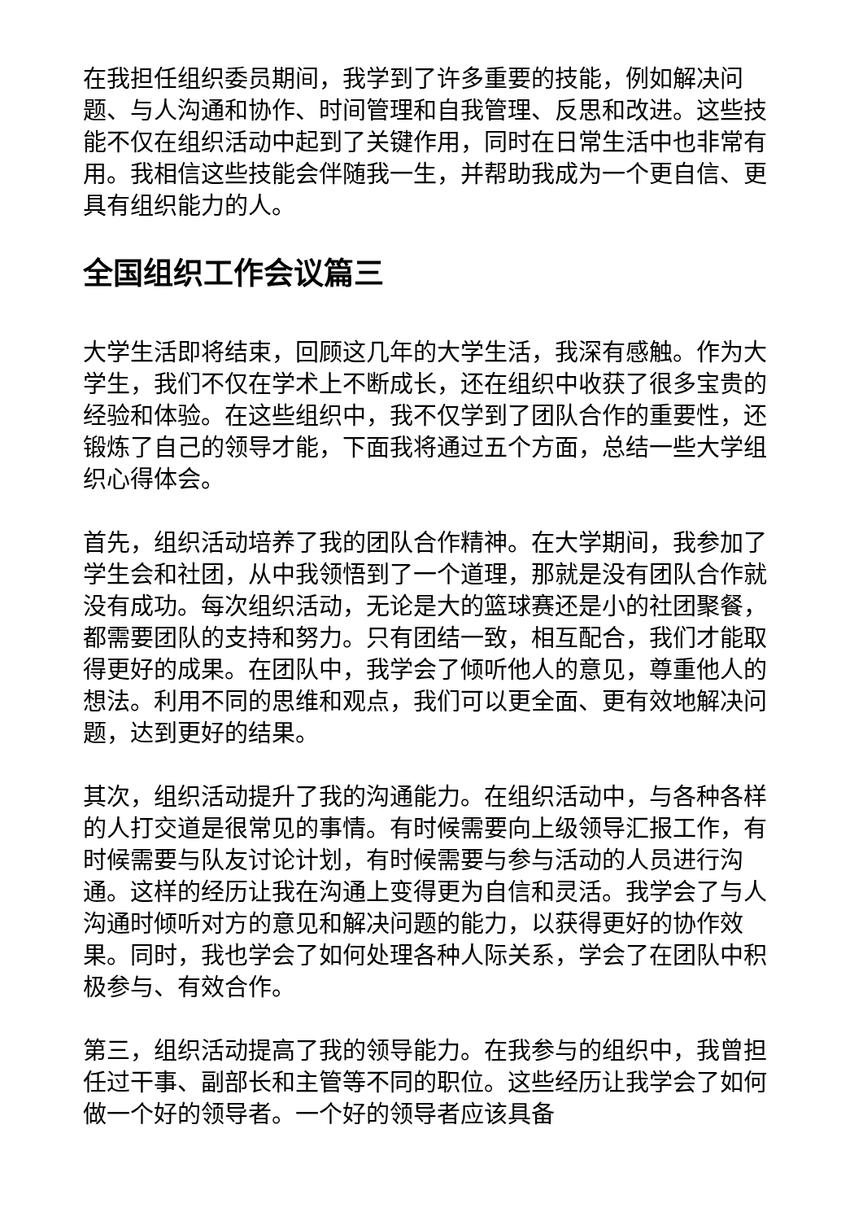在我担任组织委员期间，我学到了许多重要的技能，例如解决问题、与人沟通和协作、时间管理和自我管理、反思和改进。这些技能不仅在组织活动中起到了关键作用，同时在日常生活中也非常有用。我相信这些技能会伴随我一生，并帮助我成为一个更自信、更具有组织能力的人。
全国组织工作会议篇三
大学生活即将结束，回顾这几年的大学生活，我深有感触。作为大学生，我们不仅在学术上不断成长，还在组织中收获了很多宝贵的经验和体验。在这些组织中，我不仅学到了团队合作的重要性，还锻炼了自己的领导才能，下面我将通过五个方面，总结一些大学组织心得体会。
首先，组织活动培养了我的团队合作精神。在大学期间，我参加了学生会和社团，从中我领悟到了一个道理，那就是没有团队合作就没有成功。每次组织活动，无论是大的篮球赛还是小的社团聚餐，都需要团队的支持和努力。只有团结一致，相互配合，我们才能取得更好的成果。在团队中，我学会了倾听他人的意见，尊重他人的想法。利用不同的思维和观点，我们可以更全面、更有效地解决问题，达到更好的结果。
其次，组织活动提升了我的沟通能力。在组织活动中，与各种各样的人打交道是很常见的事情。有时候需要向上级领导汇报工作，有时候需要与队友讨论计划，有时候需要与参与活动的人员进行沟通。这样的经历让我在沟通上变得更为自信和灵活。我学会了与人沟通时倾听对方的意见和解决问题的能力，以获得更好的协作效果。同时，我也学会了如何处理各种人际关系，学会了在团队中积极参与、有效合作。
第三，组织活动提高了我的领导能力。在我参与的组织中，我曾担任过干事、副部长和主管等不同的职位。这些经历让我学会了如何做一个好的领导者。一个好的领导者应该具备